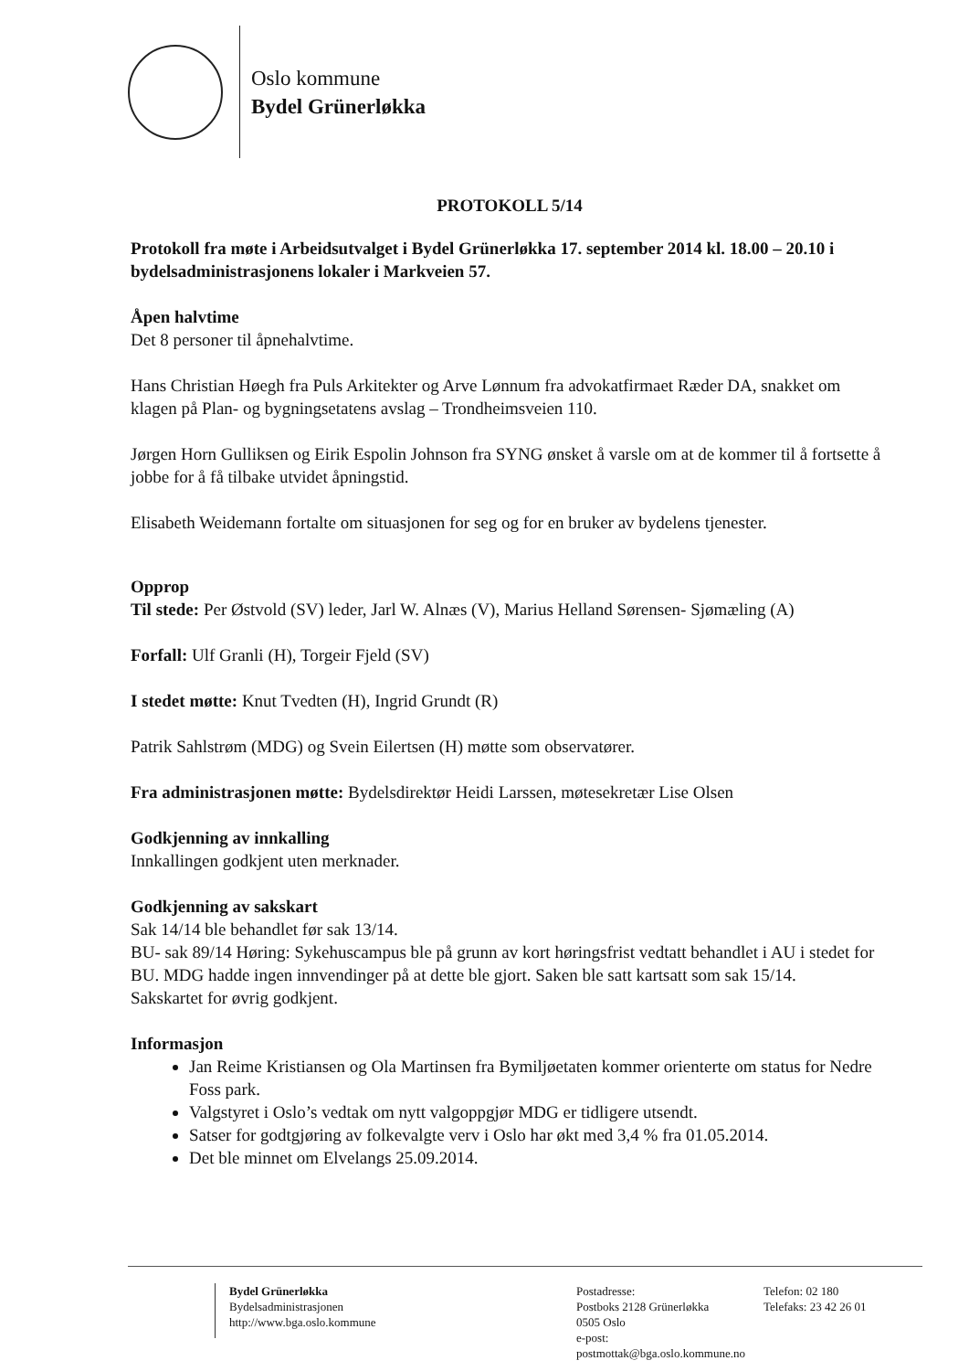Oslo kommune
Bydel Grünerløkka
PROTOKOLL 5/14
Protokoll fra møte i Arbeidsutvalget i Bydel Grünerløkka 17. september 2014 kl. 18.00 – 20.10 i bydelsadministrasjonens lokaler i Markveien 57.
Åpen halvtime
Det 8 personer til åpnehalvtime.
Hans Christian Høegh fra Puls Arkitekter og Arve Lønnum fra advokatfirmaet Ræder DA, snakket om klagen på Plan- og bygningsetatens avslag – Trondheimsveien 110.
Jørgen Horn Gulliksen og Eirik Espolin Johnson fra SYNG ønsket å varsle om at de kommer til å fortsette å jobbe for å få tilbake utvidet åpningstid.
Elisabeth Weidemann fortalte om situasjonen for seg og for en bruker av bydelens tjenester.
Opprop
Til stede: Per Østvold (SV) leder, Jarl W. Alnæs (V), Marius Helland Sørensen- Sjømæling (A)
Forfall: Ulf Granli (H), Torgeir Fjeld (SV)
I stedet møtte: Knut Tvedten (H), Ingrid Grundt (R)
Patrik Sahlstrøm (MDG) og Svein Eilertsen (H) møtte som observatører.
Fra administrasjonen møtte: Bydelsdirektør Heidi Larssen, møtesekretær Lise Olsen
Godkjenning av innkalling
Innkallingen godkjent uten merknader.
Godkjenning av sakskart
Sak 14/14 ble behandlet før sak 13/14.
BU- sak 89/14 Høring: Sykehuscampus ble på grunn av kort høringsfrist vedtatt behandlet i AU i stedet for BU. MDG hadde ingen innvendinger på at dette ble gjort. Saken ble satt kartsatt som sak 15/14.
Sakskartet for øvrig godkjent.
Informasjon
Jan Reime Kristiansen og Ola Martinsen fra Bymiljøetaten kommer orienterte om status for Nedre Foss park.
Valgstyret i Oslo’s vedtak om nytt valgoppgjør MDG er tidligere utsendt.
Satser for godtgjøring av folkevalgte verv i Oslo har økt med 3,4 % fra 01.05.2014.
Det ble minnet om Elvelangs 25.09.2014.
Bydel Grünerløkka
Bydelsadministrasjonen
http://www.bga.oslo.kommune
Postadresse:
Postboks 2128 Grünerløkka
0505 Oslo
e-post: postmottak@bga.oslo.kommune.no
Telefon: 02 180
Telefaks: 23 42 26 01